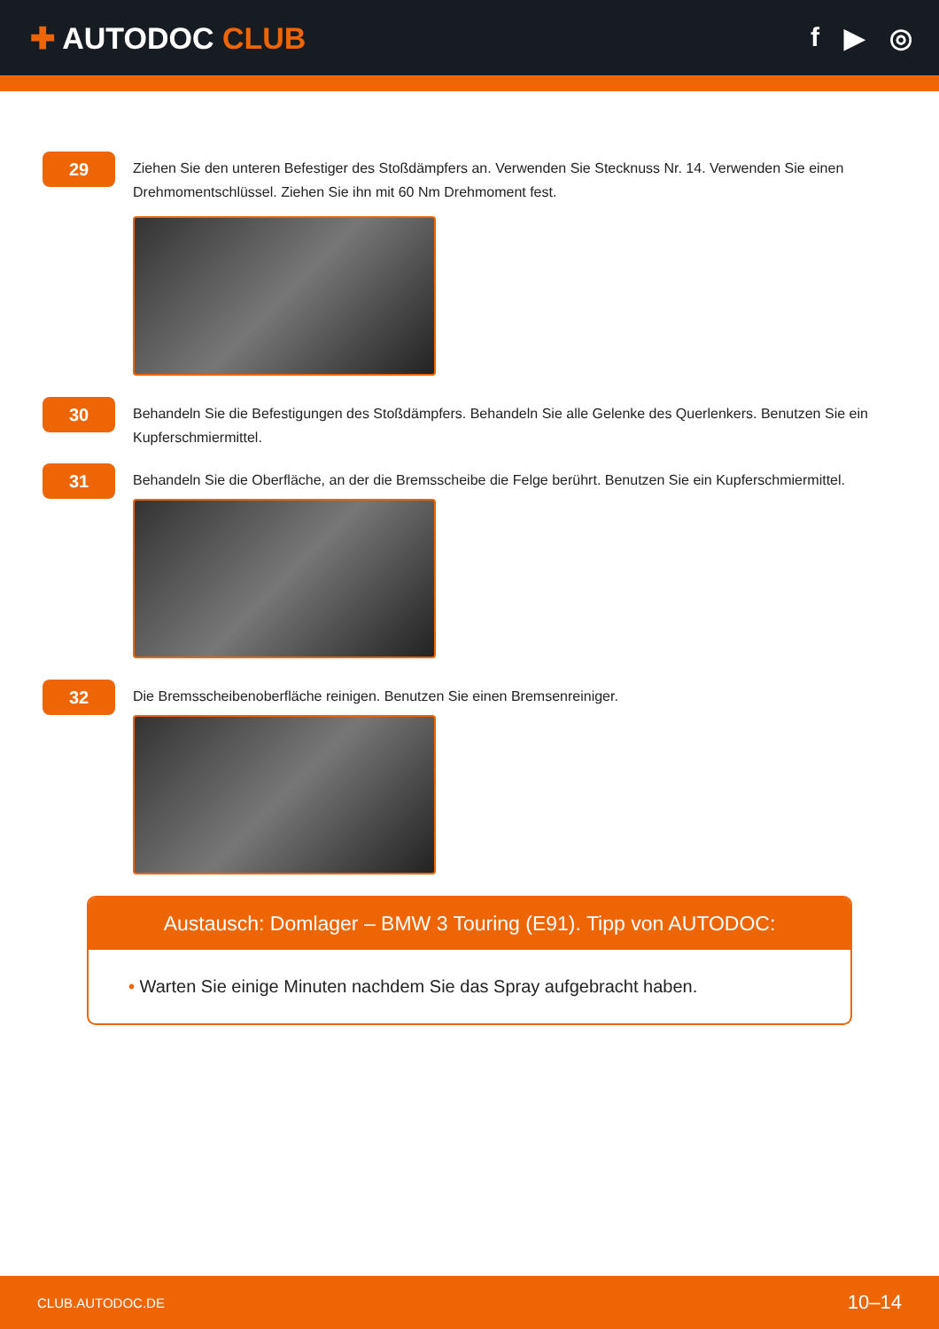✚ AUTODOC CLUB f ▶ ◎
29
Ziehen Sie den unteren Befestiger des Stoßdämpfers an. Verwenden Sie Stecknuss Nr. 14. Verwenden Sie einen Drehmomentschlüssel. Ziehen Sie ihn mit 60 Nm Drehmoment fest.
30
Behandeln Sie die Befestigungen des Stoßdämpfers. Behandeln Sie alle Gelenke des Querlenkers. Benutzen Sie ein Kupferschmiermittel.
31
Behandeln Sie die Oberfläche, an der die Bremsscheibe die Felge berührt. Benutzen Sie ein Kupferschmiermittel.
32
Die Bremsscheibenoberfläche reinigen. Benutzen Sie einen Bremsenreiniger.
Austausch: Domlager – BMW 3 Touring (E91). Tipp von AUTODOC:
• Warten Sie einige Minuten nachdem Sie das Spray aufgebracht haben.
CLUB.AUTODOC.DE 10–14